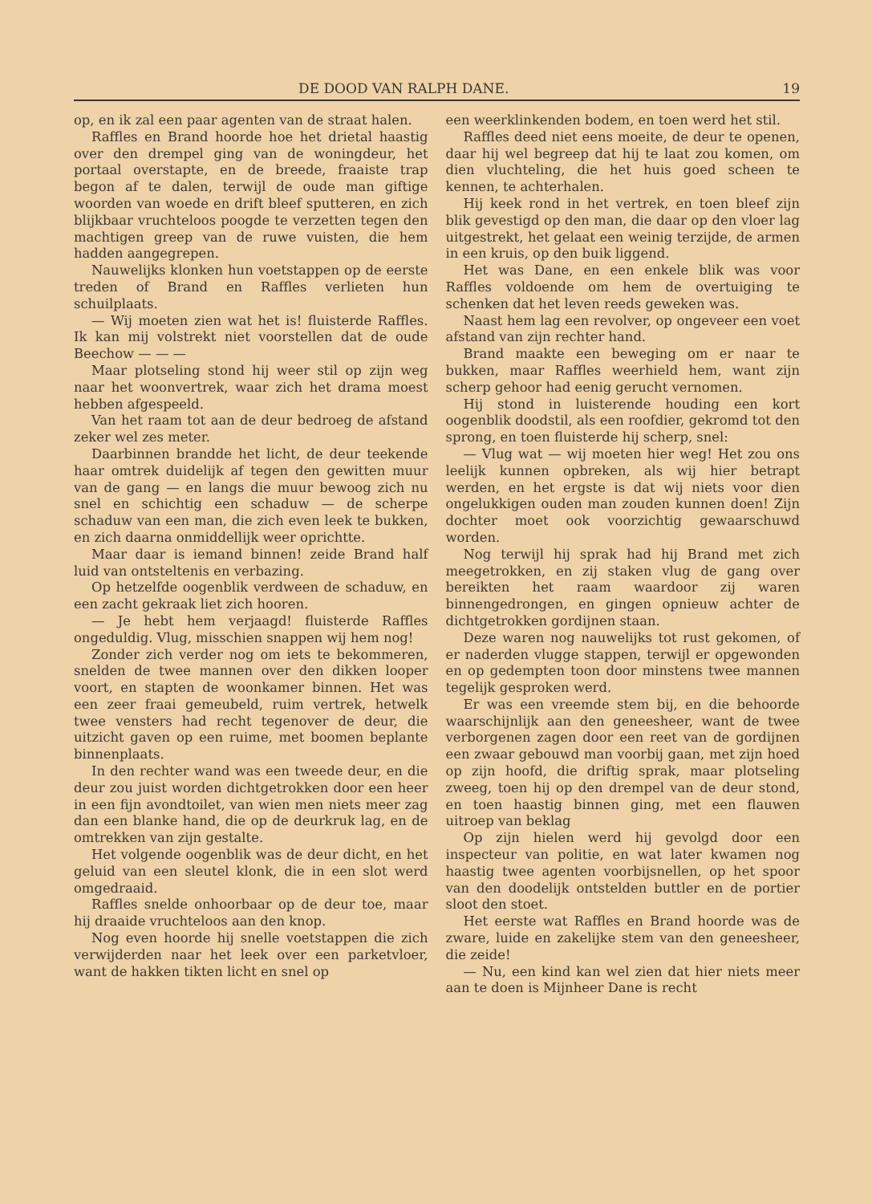DE DOOD VAN RALPH DANE. 19
op, en ik zal een paar agenten van de straat halen.
Raffles en Brand hoorde hoe het drietal haastig over den drempel ging van de woningdeur, het portaal overstapte, en de breede, fraaiste trap begon af te dalen, terwijl de oude man giftige woorden van woede en drift bleef sputteren, en zich blijkbaar vruchteloos poogde te verzetten tegen den machtigen greep van de ruwe vuisten, die hem hadden aangegrepen.
Nauwelijks klonken hun voetstappen op de eerste treden of Brand en Raffles verlieten hun schuilplaats.
— Wij moeten zien wat het is! fluisterde Raffles. Ik kan mij volstrekt niet voorstellen dat de oude Beechow — — —
Maar plotseling stond hij weer stil op zijn weg naar het woonvertrek, waar zich het drama moest hebben afgespeeld.
Van het raam tot aan de deur bedroeg de afstand zeker wel zes meter.
Daarbinnen brandde het licht, de deur teekende haar omtrek duidelijk af tegen den gewitten muur van de gang — en langs die muur bewoog zich nu snel en schichtig een schaduw — de scherpe schaduw van een man, die zich even leek te bukken, en zich daarna onmiddellijk weer oprichtte.
Maar daar is iemand binnen! zeide Brand half luid van ontsteltenis en verbazing.
Op hetzelfde oogenblik verdween de schaduw, en een zacht gekraak liet zich hooren.
— Je hebt hem verjaagd! fluisterde Raffles ongeduldig. Vlug, misschien snappen wij hem nog!
Zonder zich verder nog om iets te bekommeren, snelden de twee mannen over den dikken looper voort, en stapten de woonkamer binnen. Het was een zeer fraai gemeubeld, ruim vertrek, hetwelk twee vensters had recht tegenover de deur, die uitzicht gaven op een ruime, met boomen beplante binnenplaats.
In den rechter wand was een tweede deur, en die deur zou juist worden dichtgetrokken door een heer in een fijn avondtoilet, van wien men niets meer zag dan een blanke hand, die op de deurkruk lag, en de omtrekken van zijn gestalte.
Het volgende oogenblik was de deur dicht, en het geluid van een sleutel klonk, die in een slot werd omgedraaid.
Raffles snelde onhoorbaar op de deur toe, maar hij draaide vruchteloos aan den knop.
Nog even hoorde hij snelle voetstappen die zich verwijderden naar het leek over een parketvloer, want de hakken tikten licht en snel op
een weerklinkenden bodem, en toen werd het stil.
Raffles deed niet eens moeite, de deur te openen, daar hij wel begreep dat hij te laat zou komen, om dien vluchteling, die het huis goed scheen te kennen, te achterhalen.
Hij keek rond in het vertrek, en toen bleef zijn blik gevestigd op den man, die daar op den vloer lag uitgestrekt, het gelaat een weinig terzijde, de armen in een kruis, op den buik liggend.
Het was Dane, en een enkele blik was voor Raffles voldoende om hem de overtuiging te schenken dat het leven reeds geweken was.
Naast hem lag een revolver, op ongeveer een voet afstand van zijn rechter hand.
Brand maakte een beweging om er naar te bukken, maar Raffles weerhield hem, want zijn scherp gehoor had eenig gerucht vernomen.
Hij stond in luisterende houding een kort oogenblik doodstil, als een roofdier, gekromd tot den sprong, en toen fluisterde hij scherp, snel:
— Vlug wat — wij moeten hier weg! Het zou ons leelijk kunnen opbreken, als wij hier betrapt werden, en het ergste is dat wij niets voor dien ongelukkigen ouden man zouden kunnen doen! Zijn dochter moet ook voorzichtig gewaarschuwd worden.
Nog terwijl hij sprak had hij Brand met zich meegetrokken, en zij staken vlug de gang over bereikten het raam waardoor zij waren binnengedrongen, en gingen opnieuw achter de dichtgetrokken gordijnen staan.
Deze waren nog nauwelijks tot rust gekomen, of er naderden vlugge stappen, terwijl er opgewonden en op gedempten toon door minstens twee mannen tegelijk gesproken werd.
Er was een vreemde stem bij, en die behoorde waarschijnlijk aan den geneesheer, want de twee verborgenen zagen door een reet van de gordijnen een zwaar gebouwd man voorbij gaan, met zijn hoed op zijn hoofd, die driftig sprak, maar plotseling zweeg, toen hij op den drempel van de deur stond, en toen haastig binnen ging, met een flauwen uitroep van beklag
Op zijn hielen werd hij gevolgd door een inspecteur van politie, en wat later kwamen nog haastig twee agenten voorbijsnellen, op het spoor van den doodelijk ontstelden buttler en de portier sloot den stoet.
Het eerste wat Raffles en Brand hoorde was de zware, luide en zakelijke stem van den geneesheer, die zeide!
— Nu, een kind kan wel zien dat hier niets meer aan te doen is Mijnheer Dane is recht